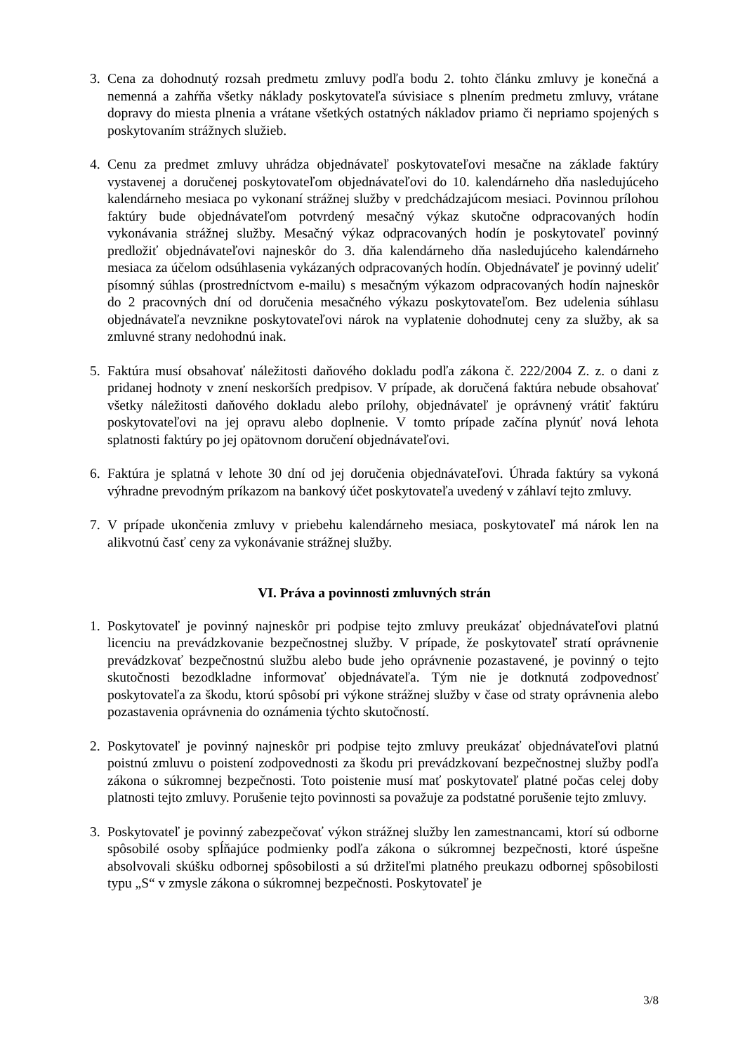3. Cena za dohodnutý rozsah predmetu zmluvy podľa bodu 2. tohto článku zmluvy je konečná a nemenná a zahŕňa všetky náklady poskytovateľa súvisiace s plnením predmetu zmluvy, vrátane dopravy do miesta plnenia a vrátane všetkých ostatných nákladov priamo či nepriamo spojených s poskytovaním strážnych služieb.
4. Cenu za predmet zmluvy uhrádza objednávateľ poskytovateľovi mesačne na základe faktúry vystavenej a doručenej poskytovateľom objednávateľovi do 10. kalendárneho dňa nasledujúceho kalendárneho mesiaca po vykonaní strážnej služby v predchádzajúcom mesiaci. Povinnou prílohou faktúry bude objednávateľom potvrdený mesačný výkaz skutočne odpracovaných hodín vykonávania strážnej služby. Mesačný výkaz odpracovaných hodín je poskytovateľ povinný predložiť objednávateľovi najneskôr do 3. dňa kalendárneho dňa nasledujúceho kalendárneho mesiaca za účelom odsúhlasenia vykázaných odpracovaných hodín. Objednávateľ je povinný udeliť písomný súhlas (prostredníctvom e-mailu) s mesačným výkazom odpracovaných hodín najneskôr do 2 pracovných dní od doručenia mesačného výkazu poskytovateľom. Bez udelenia súhlasu objednávateľa nevznikne poskytovateľovi nárok na vyplatenie dohodnutej ceny za služby, ak sa zmluvné strany nedohodnú inak.
5. Faktúra musí obsahovať náležitosti daňového dokladu podľa zákona č. 222/2004 Z. z. o dani z pridanej hodnoty v znení neskorších predpisov. V prípade, ak doručená faktúra nebude obsahovať všetky náležitosti daňového dokladu alebo prílohy, objednávateľ je oprávnený vrátiť faktúru poskytovateľovi na jej opravu alebo doplnenie. V tomto prípade začína plynúť nová lehota splatnosti faktúry po jej opätovnom doručení objednávateľovi.
6. Faktúra je splatná v lehote 30 dní od jej doručenia objednávateľovi. Úhrada faktúry sa vykoná výhradne prevodným príkazom na bankový účet poskytovateľa uvedený v záhlaví tejto zmluvy.
7. V prípade ukončenia zmluvy v priebehu kalendárneho mesiaca, poskytovateľ má nárok len na alikvotnú časť ceny za vykonávanie strážnej služby.
VI. Práva a povinnosti zmluvných strán
1. Poskytovateľ je povinný najneskôr pri podpise tejto zmluvy preukázať objednávateľovi platnú licenciu na prevádzkovanie bezpečnostnej služby. V prípade, že poskytovateľ stratí oprávnenie prevádzkovať bezpečnostnú službu alebo bude jeho oprávnenie pozastavené, je povinný o tejto skutočnosti bezodkladne informovať objednávateľa. Tým nie je dotknutá zodpovednosť poskytovateľa za škodu, ktorú spôsobí pri výkone strážnej služby v čase od straty oprávnenia alebo pozastavenia oprávnenia do oznámenia týchto skutočností.
2. Poskytovateľ je povinný najneskôr pri podpise tejto zmluvy preukázať objednávateľovi platnú poistnú zmluvu o poistení zodpovednosti za škodu pri prevádzkovaní bezpečnostnej služby podľa zákona o súkromnej bezpečnosti. Toto poistenie musí mať poskytovateľ platné počas celej doby platnosti tejto zmluvy. Porušenie tejto povinnosti sa považuje za podstatné porušenie tejto zmluvy.
3. Poskytovateľ je povinný zabezpečovať výkon strážnej služby len zamestnancami, ktorí sú odborne spôsobilé osoby spĺňajúce podmienky podľa zákona o súkromnej bezpečnosti, ktoré úspešne absolvovali skúšku odbornej spôsobilosti a sú držiteľmi platného preukazu odbornej spôsobilosti typu „S“ v zmysle zákona o súkromnej bezpečnosti. Poskytovateľ je
3/8